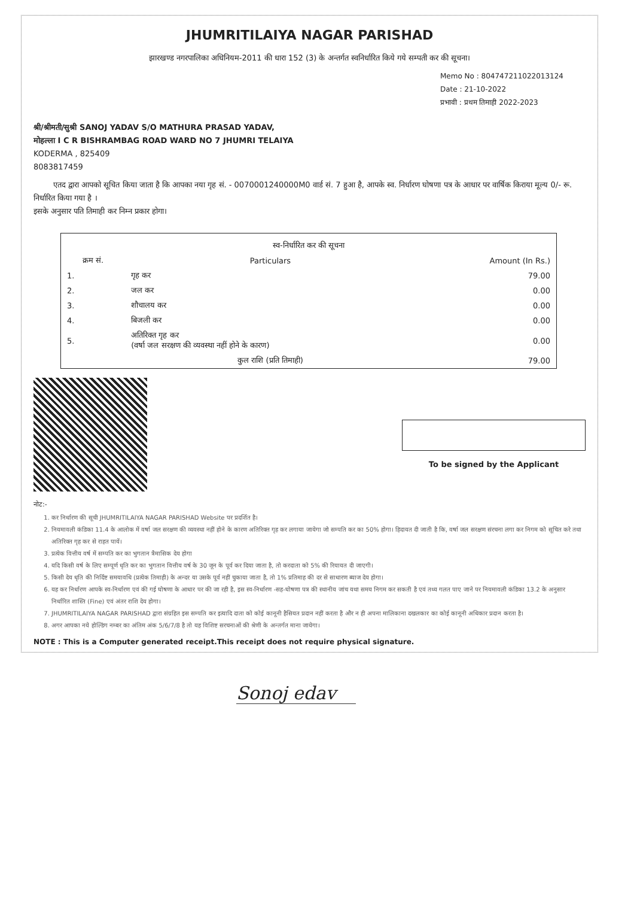JHUMRITILAIYA NAGAR PARISHAD
झारखण्ड नगरपालिका अधिनियम-2011 की धारा 152 (3) के अन्तर्गत स्वनिर्धारित किये गये सम्पती कर की सूचना।
Memo No : 804747211022013124
Date : 21-10-2022
प्रभावी : प्रथम तिमाही 2022-2023
श्री/श्रीमती/सुश्री SANOJ YADAV S/O MATHURA PRASAD YADAV,
मोहल्ला I C R BISHRAMBAG ROAD WARD NO 7 JHUMRI TELAIYA
KODERMA , 825409
8083817459
एतद द्वारा आपको सूचित किया जाता है कि आपका नया गृह सं. - 0070001240000M0 वार्ड सं. 7 हुआ है, आपके स्व. निर्धारण घोषणा पत्र के आधार पर वार्षिक किराया मूल्य 0/- रू. निर्धारित किया गया है ।
इसके अनुसार पति तिमाही कर निम्न प्रकार होगा।
| स्व-निर्धारित कर की सूचना | | |
| --- | --- | --- |
| क्रम सं. | Particulars | Amount (In Rs.) |
| 1. | गृह कर | 79.00 |
| 2. | जल कर | 0.00 |
| 3. | शौचालय कर | 0.00 |
| 4. | बिजली कर | 0.00 |
| 5. | अतिरिक्त गृह कर (वर्षा जल सरक्षण की व्यवस्था नहीं होने के कारण) | 0.00 |
| | कुल राशि (प्रति तिमाही) | 79.00 |
To be signed by the Applicant
नोट:-
1. कर निर्धारण की सूची JHUMRITILAIYA NAGAR PARISHAD Website पर प्रदर्शित है।
2. नियमावली कंडिका 11.4 के आलोक में वर्षा जल सरक्षण की व्यवस्था नहीं होने के कारण अतिरिक्त गृह कर लगाया जायेगा जो सम्पति कर का 50% होगा। हिदायत दी जाती है कि, वर्षा जल सरक्षण संरचना लगा कर निगम को सूचित करे तथा अतिरिक्त गृह कर से राहत पायें।
3. प्रत्येक वित्तीय वर्ष में सम्पति कर का भुगतान त्रैमासिक देय होगा
4. यदि किसी वर्ष के लिए सम्पूर्ण धृति कर का भुगतान वित्तीय वर्ष के 30 जून के पूर्व कर दिया जाता है, तो करदाता को 5% की रियायत दी जाएगी।
5. किसी देय धृति की निर्दिष्ट समयावधि (प्रत्येक तिमाही) के अन्दर या उसके पूर्व नहीं चुकाया जाता है, तो 1% प्रतिमाह की दर से साधारण ब्याज देय होगा।
6. यह कर निर्धारण आपके स्व-निर्धारण एवं की गई घोषणा के आधार पर की जा रही है, इस स्व-निर्धारण -सह-घोषणा पत्र की स्थानीय जांच यथा समय निगम कर सकती है एवं तथ्य गलत पाए जाने पर नियमावली कंडिका 13.2 के अनुसार निर्धारित शास्ति (Fine) एवं अंतर राशि देय होगा।
7. JHUMRITILAIYA NAGAR PARISHAD द्वारा संग्रहित इस सम्पति कर इत्यादि दाता को कोई कानूनी हैसियत प्रदान नहीं करता है और न ही अपना मालिकाना दखलकार का कोई कानूनी अधिकार प्रदान करता है।
8. अगर आपका नये होल्डिंग नम्बर का अंतिम अंक 5/6/7/8 है तो यह विशिष्ट सरचनाओं की श्रेणी के अन्तर्गत माना जायेगा।
NOTE : This is a Computer generated receipt.This receipt does not require physical signature.
Sonoj edav